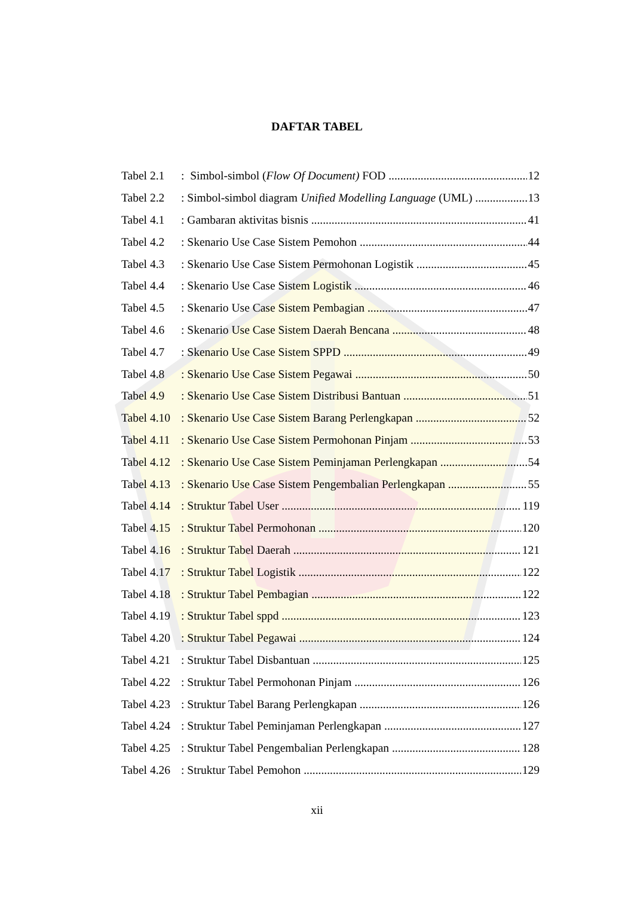DAFTAR TABEL
Tabel 2.1: Simbol-simbol (Flow Of Document) FOD 12
Tabel 2.2: Simbol-simbol diagram Unified Modelling Language (UML) 13
Tabel 4.1: Gambaran aktivitas bisnis 41
Tabel 4.2: Skenario Use Case Sistem Pemohon 44
Tabel 4.3: Skenario Use Case Sistem Permohonan Logistik 45
Tabel 4.4: Skenario Use Case Sistem Logistik 46
Tabel 4.5: Skenario Use Case Sistem Pembagian 47
Tabel 4.6: Skenario Use Case Sistem Daerah Bencana 48
Tabel 4.7: Skenario Use Case Sistem SPPD 49
Tabel 4.8: Skenario Use Case Sistem Pegawai 50
Tabel 4.9: Skenario Use Case Sistem Distribusi Bantuan 51
Tabel 4.10: Skenario Use Case Sistem Barang Perlengkapan 52
Tabel 4.11: Skenario Use Case Sistem Permohonan Pinjam 53
Tabel 4.12: Skenario Use Case Sistem Peminjaman Perlengkapan 54
Tabel 4.13: Skenario Use Case Sistem Pengembalian Perlengkapan 55
Tabel 4.14: Struktur Tabel User 119
Tabel 4.15: Struktur Tabel Permohonan 120
Tabel 4.16: Struktur Tabel Daerah 121
Tabel 4.17: Struktur Tabel Logistik 122
Tabel 4.18: Struktur Tabel Pembagian 122
Tabel 4.19: Struktur Tabel sppd 123
Tabel 4.20: Struktur Tabel Pegawai 124
Tabel 4.21: Struktur Tabel Disbantuan 125
Tabel 4.22: Struktur Tabel Permohonan Pinjam 126
Tabel 4.23: Struktur Tabel Barang Perlengkapan 126
Tabel 4.24: Struktur Tabel Peminjaman Perlengkapan 127
Tabel 4.25: Struktur Tabel Pengembalian Perlengkapan 128
Tabel 4.26: Struktur Tabel Pemohon 129
xii